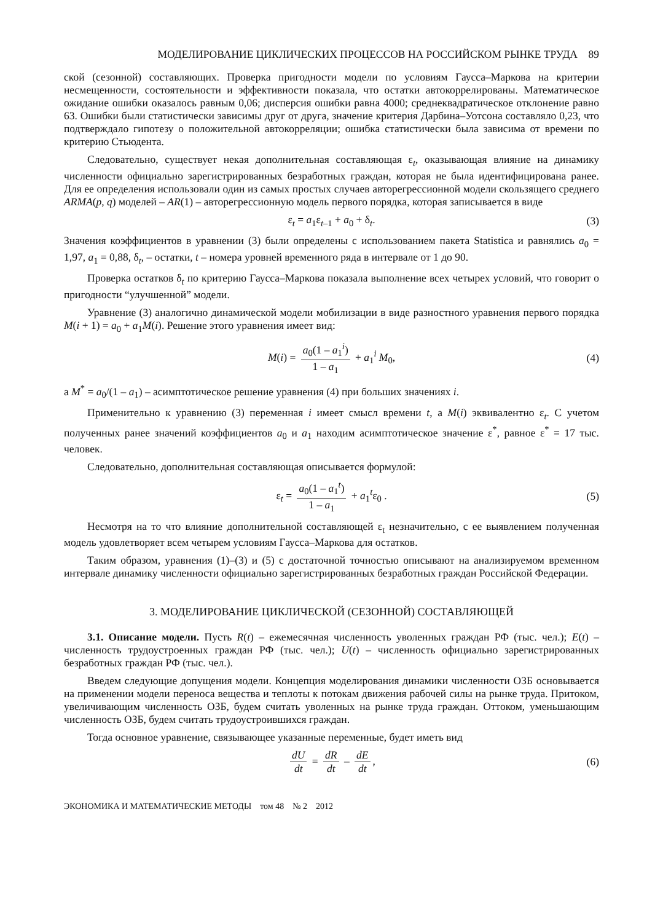МОДЕЛИРОВАНИЕ ЦИКЛИЧЕСКИХ ПРОЦЕССОВ НА РОССИЙСКОМ РЫНКЕ ТРУДА 89
ской (сезонной) составляющих. Проверка пригодности модели по условиям Гаусса–Маркова на критерии несмещенности, состоятельности и эффективности показала, что остатки автокоррелированы. Математическое ожидание ошибки оказалось равным 0,06; дисперсия ошибки равна 4000; среднеквадратическое отклонение равно 63. Ошибки были статистически зависимы друг от друга, значение критерия Дарбина–Уотсона составляло 0,23, что подтверждало гипотезу о положительной автокорреляции; ошибка статистически была зависима от времени по критерию Стьюдента.
Следовательно, существует некая дополнительная составляющая ε<sub>t</sub>, оказывающая влияние на динамику численности официально зарегистрированных безработных граждан, которая не была идентифицирована ранее. Для ее определения использовали один из самых простых случаев авторегрессионной модели скользящего среднего ARMA(p, q) моделей – AR(1) – авторегрессионную модель первого порядка, которая записывается в виде
ε<sub>t</sub> = a<sub>1</sub>ε<sub>t–1</sub> + a<sub>0</sub> + δ<sub>t</sub>. (3)
Значения коэффициентов в уравнении (3) были определены с использованием пакета Statistica и равнялись a<sub>0</sub> = 1,97, a<sub>1</sub> = 0,88, δ<sub>t</sub>, – остатки, t – номера уровней временного ряда в интервале от 1 до 90.
Проверка остатков δ<sub>t</sub> по критерию Гаусса–Маркова показала выполнение всех четырех условий, что говорит о пригодности “улучшенной” модели.
Уравнение (3) аналогично динамической модели мобилизации в виде разностного уравнения первого порядка M(i + 1) = a<sub>0</sub> + a<sub>1</sub>M(i). Решение этого уравнения имеет вид:
M(i) = a<sub>0</sub>(1 – a<sub>1</sub><sup>i</sup>) 1 – a<sub>1</sub> + a<sub>1</sub><sup>i</sup> M<sub>0</sub>, (4)
а M<sup>*</sup> = a<sub>0</sub>/(1 – a<sub>1</sub>) – асимптотическое решение уравнения (4) при больших значениях i.
Применительно к уравнению (3) переменная i имеет смысл времени t, а M(i) эквивалентно ε<sub>t</sub>. С учетом полученных ранее значений коэффициентов a<sub>0</sub> и a<sub>1</sub> находим асимптотическое значение ε<sup>*</sup>, равное ε<sup>*</sup> = 17 тыс. человек.
Следовательно, дополнительная составляющая описывается формулой:
ε<sub>t</sub> = a<sub>0</sub>(1 – a<sub>1</sub><sup>t</sup>) 1 – a<sub>1</sub> + a<sub>1</sub><sup>t</sup>ε<sub>0</sub> . (5)
Несмотря на то что влияние дополнительной составляющей ε<sub>t</sub> незначительно, с ее выявлением полученная модель удовлетворяет всем четырем условиям Гаусса–Маркова для остатков.
Таким образом, уравнения (1)–(3) и (5) с достаточной точностью описывают на анализируемом временном интервале динамику численности официально зарегистрированных безработных граждан Российской Федерации.
3. МОДЕЛИРОВАНИЕ ЦИКЛИЧЕСКОЙ (СЕЗОННОЙ) СОСТАВЛЯЮЩЕЙ
3.1. Описание модели. Пусть R(t) – ежемесячная численность уволенных граждан РФ (тыс. чел.); E(t) – численность трудоустроенных граждан РФ (тыс. чел.); U(t) – численность официально зарегистрированных безработных граждан РФ (тыс. чел.).
Введем следующие допущения модели. Концепция моделирования динамики численности ОЗБ основывается на применении модели переноса вещества и теплоты к потокам движения рабочей силы на рынке труда. Притоком, увеличивающим численность ОЗБ, будем считать уволенных на рынке труда граждан. Оттоком, уменьшающим численность ОЗБ, будем считать трудоустроившихся граждан.
Тогда основное уравнение, связывающее указанные переменные, будет иметь вид
dU dt = dR dt – dE dt, (6)
ЭКОНОМИКА И МАТЕМАТИЧЕСКИЕ МЕТОДЫ том 48 № 2 2012